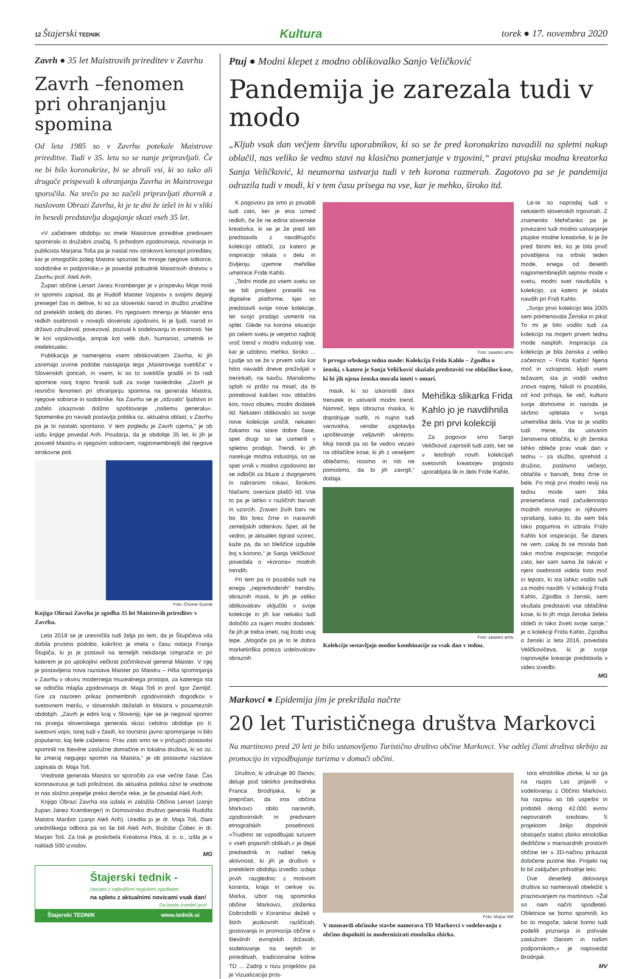12 Štajerski TEDNIK Kultura torek ● 17. novembra 2020
Zavrh ● 35 let Maistrovih prireditev v Zavrhu
Zavrh –fenomen pri ohranjanju spomina
Od leta 1985 so v Zavrhu potekale Maistrove prireditve. Tudi v 35. letu so se nanje pripravljali. Če ne bi bilo koronakrize, bi se zbrali vsi, ki so tako ali drugače prispevali k ohranjanju Zavrha in Maistrovega sporočila. Na srečo pa so začeli pripravljati zbornik z naslovom Obrazi Zavrha, ki je te dni že izšel in ki v sliki in besedi predstavlja dogajanje skozi vseh 35 let.
»V začetnem obdobju so imele Maistrove prireditve predvsem spominski in družabni značaj. S prihodom zgodovinarja, novinarja in publicista Marjana Toša pa je nastal nov strokovni koncept prireditev, kar je omogočilo poleg Maistra spoznati še mnoge njegove soborce, sodobnike in podpornike,« je povedal pobudnik Maistrovih dnevov v Zavrhu prof. Aleš Arih.
Župan občine Lenart Janez Kramberger je v prispevku Moje misli in spomini zapisal, da je Rudolf Maister Vojanov s svojimi dejanji presegel čas in delitve, ki so za slovenski narod in družbo značilne od preteklih stoletij do danes. Po njegovem mnenju je Maister ena redkih osebnosti v novejši slovenski zgodovini, ki je ljudi, narod in državo združeval, povezoval, pozival k sodelovanju in enotnosti. Ne le kot vojskovodja, ampak kot velik duh, humanist, umetnik in intelektualec.
Publikacija je namenjena vsem obiskovalcem Zavrha, ki jih zanimajo izvirne podobe nastajanja tega „Maistrovega svetišča“ v Slovenskih goricah, in vsem, ki so to svetišče gradili in bi radi spomine nanj trajno hranili tudi za svoje naslednike. „Zavrh je resnični fenomen pri ohranjanju spomina na generala Maistra, njegove soborce in sodobnike. Na Zavrhu se je „odzvalo“ ljudstvo in začelo izkazovati dolžno spoštovanje „našemu generalu«. Spomenike po navadi postavlja politika oz. aktualna oblast, v Zavrhu pa je to nastalo spontano. V tem pogledu je Zavrh izjema,“ je ob izidu knjige povedal Arih. Poudarja, da je obdobje 35 let, ki jih je posvetil Maistru in njegovim soborcem, najpomembnejši del njegove strokovne poti.
Foto: Črtomir Goznik
Knjiga Obrazi Zavrha je zgodba 35 let Maistrovih prireditev v Zavrhu.
Leta 2018 se je uresničila tudi želja po tem, da je Štupičeva vila dobila prvotno podobo, kakršno je imela v času notarja Franja Štupiča, ki jo je postavil na temeljih nekdanje cimprače in pri katerem je po upokojitvi večkrat počitnikoval general Maister. V njej je postavljena nova razstava Maister po Maistru – Hiša spominjanja v Zavrhu v okviru modernega muzealnega pristopa, za katerega sta se odločila mlajša zgodovinarja dr. Maja Toš in prof. Igor Zemljič. Gre za nazoren prikaz pomembnih zgodovinskih dogodkov v svetovnem merilu, v slovenskih deželah in Maistra v posameznih obdobjih. „Zavrh je edini kraj v Sloveniji, kjer se je negoval spomin na prvega slovenskega generala skozi celotno obdobje po II. svetovni vojni, torej tudi v časih, ko tovrstno javno spominjanje ni bilo popularno, kaj šele zaželeno. Prav zato smo se v pričujoči postavitvi spomnili na številne zaslužne domačine in lokalna društva, ki so oz. še zmeraj negujejo spomin na Maistra,“ je ob postavitvi razstave zapisala dr. Maja Toš.
Vrednote generala Maistra so sporočilo za vse večne čase. Čas koronavirusa je tudi priložnost, da aktualna politika oživi te vrednote in nas složno prepelje preko deroče reke, je še povedal Aleš Arih.
Knjigo Obrazi Zavrha sta izdala in založila Občina Lenart (zanjo župan Janez Kramberger) in Domovinsko društvo generala Rudolfa Maistra Maribor (zanjo Aleš Arih). Uredila jo je dr. Maja Toš, člani uredniškega odbora pa so še bili Aleš Arih, Božidar Čobec in dr. Marjan Toš. Za tisk je poskrbela Kreativna Pika, d. o. o., izšla je v nakladi 500 izvodov.
MG
Štajerski tednik -
časopis z najboljšimi regijskimi zgodbami
na spletu z aktualnimi novicami vsak dan!
Da boste izvedeli prvi!
Štajerski TEDNIK www.tednik.si
Ptuj ● Modni klepet z modno oblikovalko Sanjo Veličković
Pandemija je zarezala tudi v modo
„Kljub vsak dan večjem številu uporabnikov, ki so se že pred koronakrizo navadili na spletni nakup oblačil, nas veliko še vedno stavi na klasično pomerjanje v trgovini,“ pravi ptujska modna kreatorka Sanja Veličković, ki neumorna ustvarja tudi v teh korona razmerah. Zagotovo pa se je pandemija odrazila tudi v modi, ki v tem času prisega na vse, kar je mehko, široko itd.
K pogovoru pa smo jo povabili tudi zato, ker je ena izmed redkih, če že ne edina slovenske kreatorka, ki se je že pred leti predstavila z navdihujočo kolekcijo oblačil, za katero je inspiracijo iskala v delu in življenju izjemne mehiške umetnice Fride Kahlo.
„Tedni mode po vsem svetu so se bili prisiljeni preseliti na digitalne platforme, kjer so predstavili svoje nove kolekcije, ter svojo prodajo usmeriti na splet. Glede na korona situacijo po celem svetu je verjetno najbolj vroč trend v modni industriji vse, kar je udobno, mehko, široko ... Ljudje so se že v prvem valu kar hitro navadili dneve preživljati v trenirkah, na kavču. Marsikomu sploh ni prišlo na misel, da bi potreboval kakšen nov oblačilni kos, novo obutev, modni dodatek itd. Nekateri oblikovalci so svoje nove kolekcije uničili, nekateri čakamo na stare dobre čase, spet drugi so se usmerili v spletno prodajo. Trendi, ki jih narekuje modna industrija, so se spet vrnili v modno zgodovino ter se odločili za bluze z dvignjenimi in nabranimi rokavi, širokimi hlačami, oversize plašči itd. Vse to pa je lahko v različnih barvah in vzorcih. Zraven živih barv ne bo šlo brez črne in naravnih zemeljskih odtenkov. Spet, ali še vedno, je aktualen tigrast vzorec, kaže pa, da so bleščice izgubile boj s korono,“ je Sanja Veličković povedala o »korona« modnih trendih.
Pri tem pa ni pozabila tudi na enega „nepredvidenih“ trendov, obraznih mask, ki jih je veliko oblikovalcev vključilo v svoje kolekcije in jih kar nekako tudi določilo za nujen modni dodatek: če jih je treba imeti, naj bodo vsaj lepe. „Mogoče pa je to le dobra marketinška poteza izdelovalcev obraznih
Foto: zasebni arhiv
S prvega srbskega tedna mode: Kolekcija Frida Kahlo – Zgodba o ženski, s katero je Sanja Veličković skušala predstaviti vse oblačilne kose, ki bi jih njena ženska morala imeti v omari.
mask, ki so izkoristili dani trenutek in ustvarili modni trend. Namreč, lepa obrazna maska, ki dopolnjuje outfit, ni nujno tudi varovalna, vendar zagotavlja upoštevanje veljavnih ukrepov. Moji trendi pa so še vedno vezani na oblačilne kose, ki jih z veseljem oblečemo, nosimo in niti ne pomislimo, da bi jih zavrgli,“ dodaja.
Mehiška slikarka Frida Kahlo jo je navdihnila že pri prvi kolekciji
Za pogovor smo Sanjo Veličković zaprosili tudi zato, ker se v letošnjih novih kolekcijah svetovnih kreatorjev pogosto uporabljata lik in delo Fride Kahlo.
Foto: zasebni arhiv
Kolekcijo sestavljajo modne kombinacije za vsak dan v tednu.
Le-te so naprodaj tudi v nekaterih slovenskih trgovinah. Z znamenito Mehičanko pa je povezano tudi modno ustvarjanje ptujske modne kreatorke, ki je že pred štirimi leti, ko je bila prvič povabljena na srbski teden mode, enega od desetih najpomembnejših sejmov mode v svetu, modni svet navdušila s kolekcijo, za katero je iskala navdih pri Fridi Kahlo.
„Svojo prvo kolekcijo leta 2005 sem poimenovala Ženska in pika! To mi je bilo vodilo tudi za kolekcijo na mojem prvem tednu mode nasploh. Inspiracija za kolekcijo je bila ženska z veliko začetnico – Frida Kahlo! Njena moč in vztrajnost, kljub vsem težavam, sta jo vodili vedno znova naprej. Nikoli ni pozabila, od kod prihaja, še več, kulturo svoje domovine in naroda je skrbno vpletala v svoja umetniška dela. Vse to je vodilo tudi mene, da ustvarim ženstvena oblačila, ki jih ženska lahko obleče prav vsak dan v tednu – za službo, sprehod z družino, poslovno večerjo, oblačila v barvah, brez črne in bele. Po moji prvi modni reviji na tednu mode sem bila presenečena nad začudenostjo modnih novinarjev in njihovimi vprašanji, kako to, da sem bila tako pogumna in izbrala Frido Kahlo kot inspiracijo. Še danes ne vem, zakaj bi se morala bati tako močne inspiracije; mogoče zato, ker sam sama že takrat v njeni osebnosti videla tisto moč in lepoto, ki sta lahko vodilo tudi za modni navdih. V kolekciji Frida Kahlo, Zgodba o ženski, sem skušala predstaviti vse oblačilne kose, ki bi jih moja ženska želela obleči in tako živeti svoje sanje,“ je o kolekciji Frida Kahlo, Zgodba o ženski iz leta 2016, povedala Veličkovičeva, ki je svoje najnovejše kreacije predstavila v video izvedbi.
MG
Markovci ● Epidemija jim je prekrižala načrte
20 let Turističnega društva Markovci
Na martinovo pred 20 leti je bilo ustanovljeno Turistično društvo občine Markovci. Vse odtlej člani društva skrbijo za promocijo in vzpodbujanje turizma v domači občini.
Društvo, ki združuje 90 članov, deluje pod taktirko predsednika Franca Brodnjaka, ki je prepričan, da ima občina Markovci obilo naravnih, zgodovinskih in predvsem etnografskih posebnosti. »Trudimo se vzpodbujati turizem v vseh pojavnih oblikah,« je dejal predsednik in naštel nekaj aktivnosti, ki jih je društvo v preteklem obdobju izvedlo: izdaja prvih razglednic z motivom koranta, kraja in cerkve sv. Marka, izbor naj spominka občine Markovci, zloženka Dobrodošli v Korantovi deželi v štirih jezikovnih različicah, gostovanja in promocija občine v številnih evropskih državah, sodelovanje na sejmih in prireditvah, tradicionalne koline TD ... Zadnji v nizu projektov pa je Vizualizacija pros-
Foto: Mojca Vtič
V mansardi občinske stavbe nameravа TD Markovci v sodelovanju z občino dopolniti in modernizirati etnološko zbirko.
tora etnološke zbirke, ki so ga na razpis Las prijavili v sodelovanju z Občino Markovci. Na razpisu so bili uspešni in pridobili okrog 42.000 evrov nepovratnih sredstev. S projektom želijo dopolniti obstoječo stalno zbirko etnološke dediščine v mansardnih prostorih občine ter v 3D-načinu prikazati določene pustne like. Projekt naj bi bil zaključen prihodnje leto.
Dve desetletji delovanja društva so nameravali obeležiti s praznovanjem na martinovo. »Žal so nam načrti spodleteli. Obletnice se bomo spomnili, ko bo to mogoče, takrat bomo tudi podelili priznanja in pohvale zaslužnim članom in našim podpornikom,« je napovedal Brodnjak.
MV